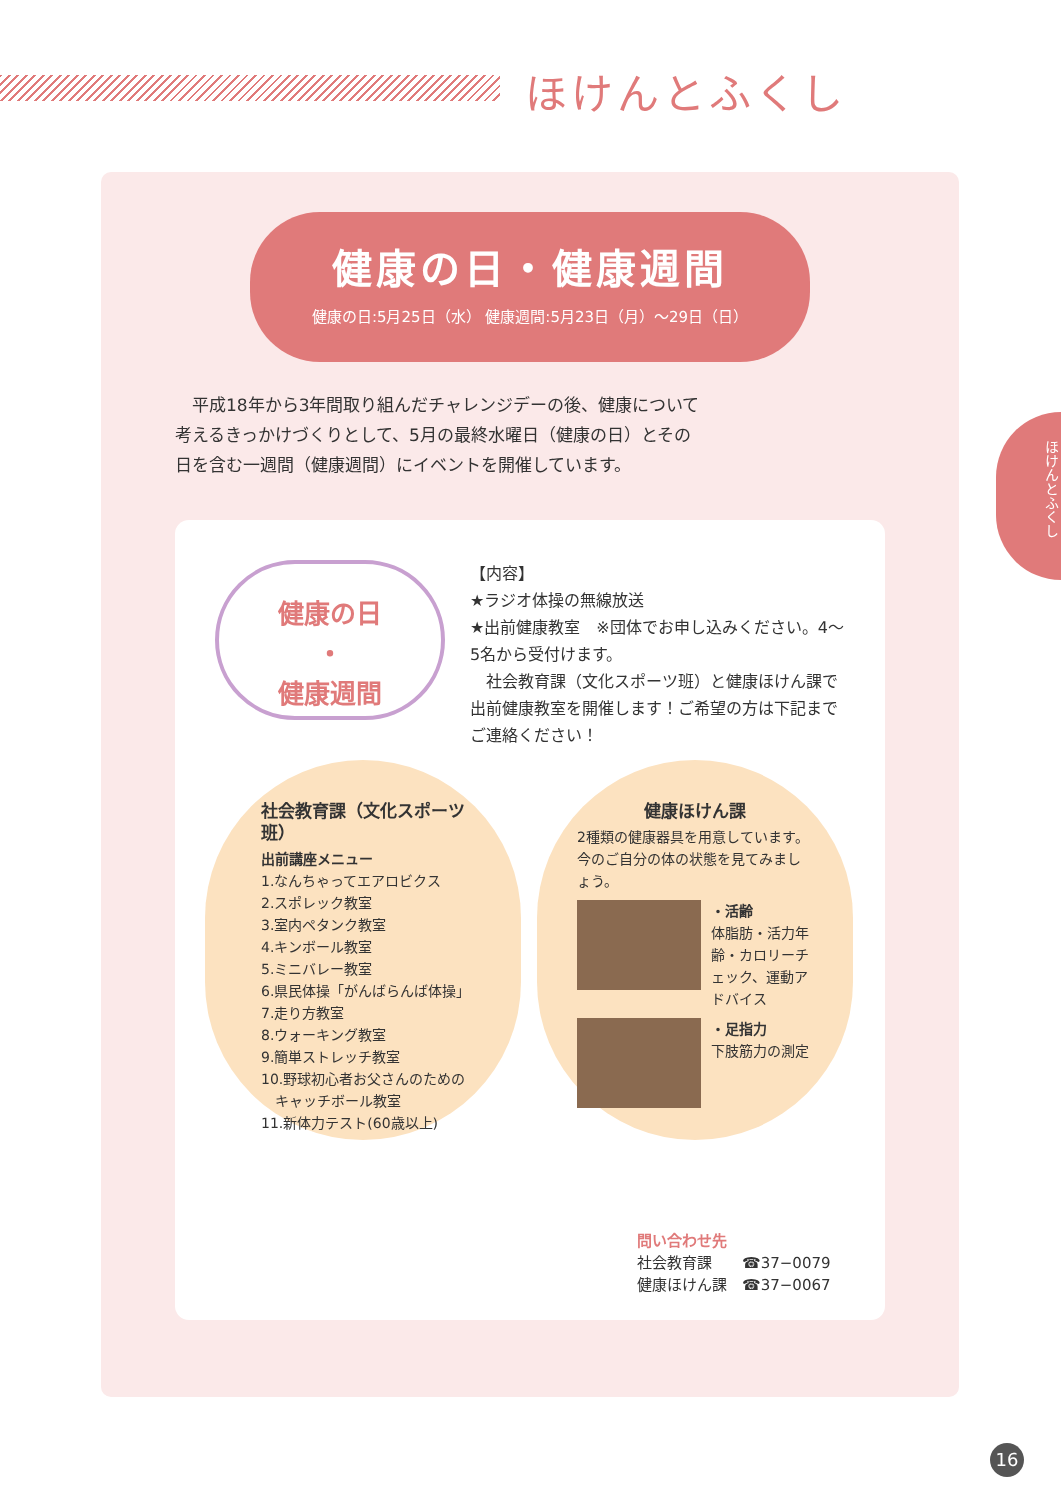ほけんとふくし
ほけんとふくし
健康の日・健康週間
健康の日:5月25日（水） 健康週間:5月23日（月）～29日（日）
　平成18年から3年間取り組んだチャレンジデーの後、健康について考えるきっかけづくりとして、5月の最終水曜日（健康の日）とその日を含む一週間（健康週間）にイベントを開催しています。
健康の日
・
健康週間
【内容】
★ラジオ体操の無線放送
★出前健康教室　※団体でお申し込みください。4～5名から受付けます。
　社会教育課（文化スポーツ班）と健康ほけん課で出前健康教室を開催します！ご希望の方は下記までご連絡ください！
社会教育課（文化スポーツ班）
出前講座メニュー
1.なんちゃってエアロビクス
2.スポレック教室
3.室内ペタンク教室
4.キンボール教室
5.ミニバレー教室
6.県民体操「がんばらんば体操」
7.走り方教室
8.ウォーキング教室
9.簡単ストレッチ教室
10.野球初心者お父さんのための
　キャッチボール教室
11.新体力テスト(60歳以上)
健康ほけん課
2種類の健康器具を用意しています。今のご自分の体の状態を見てみましょう。
・活齢
体脂肪・活力年齢・カロリーチェック、運動アドバイス
・足指力
下肢筋力の測定
問い合わせ先
社会教育課　　☎37−0079
健康ほけん課　☎37−0067
16